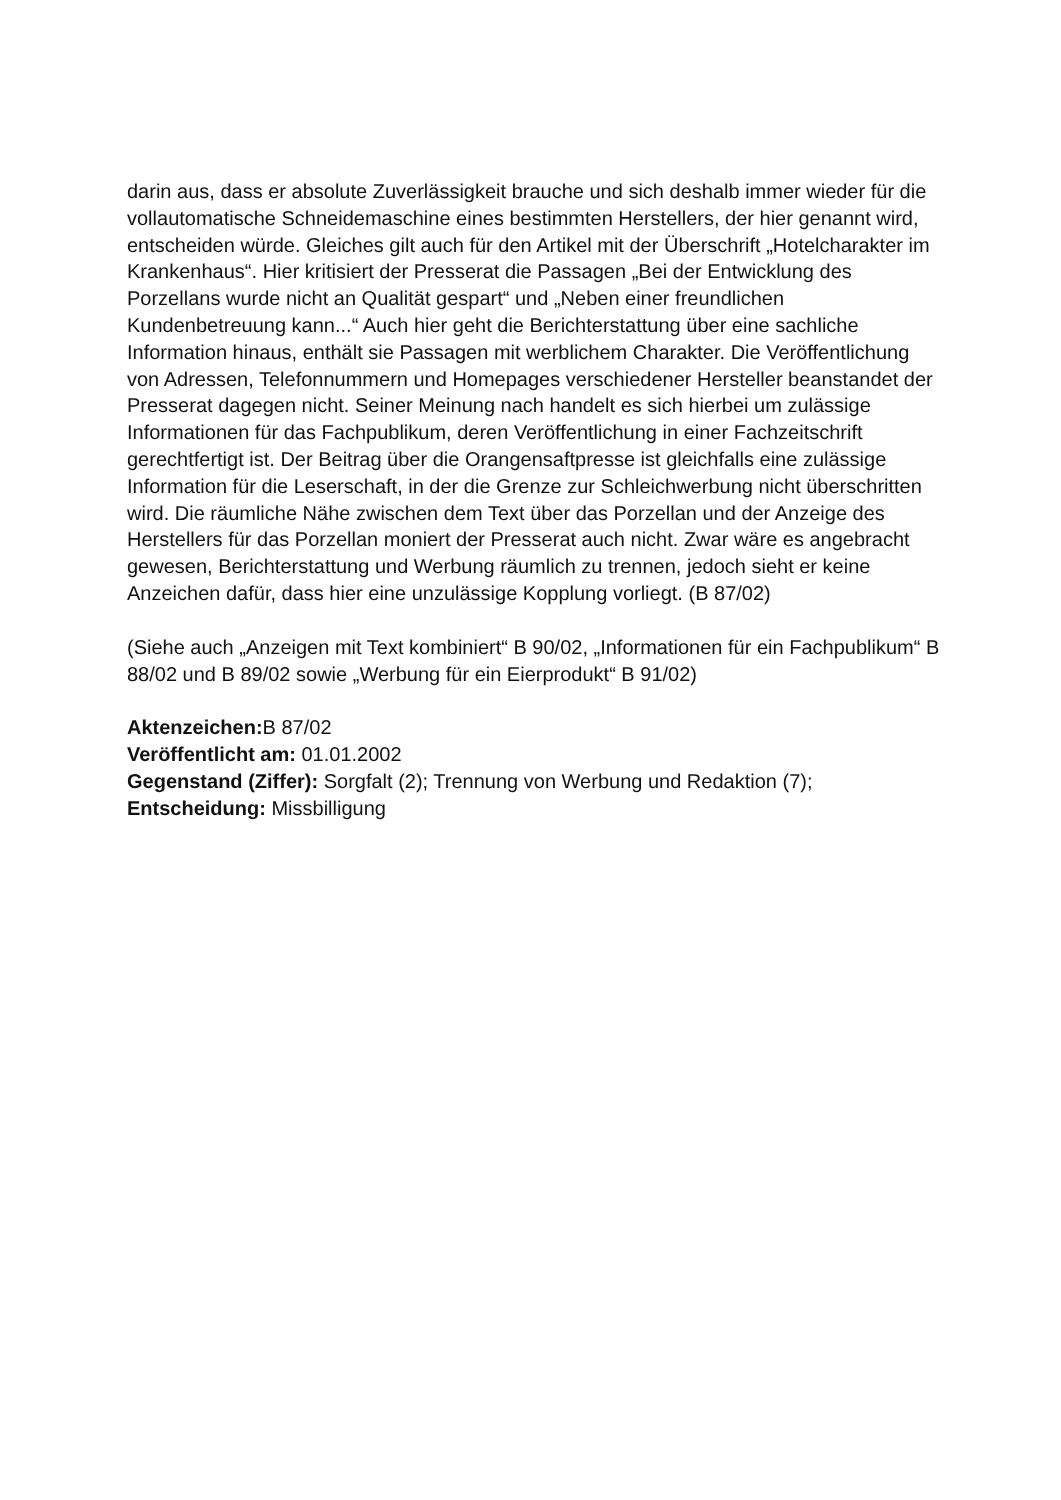darin aus, dass er absolute Zuverlässigkeit brauche und sich deshalb immer wieder für die vollautomatische Schneidemaschine eines bestimmten Herstellers, der hier genannt wird, entscheiden würde. Gleiches gilt auch für den Artikel mit der Überschrift „Hotelcharakter im Krankenhaus“. Hier kritisiert der Presserat die Passagen „Bei der Entwicklung des Porzellans wurde nicht an Qualität gespart“ und „Neben einer freundlichen Kundenbetreuung kann...“ Auch hier geht die Berichterstattung über eine sachliche Information hinaus, enthält sie Passagen mit werblichem Charakter. Die Veröffentlichung von Adressen, Telefonnummern und Homepages verschiedener Hersteller beanstandet der Presserat dagegen nicht. Seiner Meinung nach handelt es sich hierbei um zulässige Informationen für das Fachpublikum, deren Veröffentlichung in einer Fachzeitschrift gerechtfertigt ist. Der Beitrag über die Orangensaftpresse ist gleichfalls eine zulässige Information für die Leserschaft, in der die Grenze zur Schleichwerbung nicht überschritten wird. Die räumliche Nähe zwischen dem Text über das Porzellan und der Anzeige des Herstellers für das Porzellan moniert der Presserat auch nicht. Zwar wäre es angebracht gewesen, Berichterstattung und Werbung räumlich zu trennen, jedoch sieht er keine Anzeichen dafür, dass hier eine unzulässige Kopplung vorliegt. (B 87/02)
(Siehe auch „Anzeigen mit Text kombiniert“ B 90/02, „Informationen für ein Fachpublikum“ B 88/02 und B 89/02 sowie „Werbung für ein Eierprodukt“ B 91/02)
Aktenzeichen: B 87/02
Veröffentlicht am: 01.01.2002
Gegenstand (Ziffer): Sorgfalt (2); Trennung von Werbung und Redaktion (7);
Entscheidung: Missbilligung